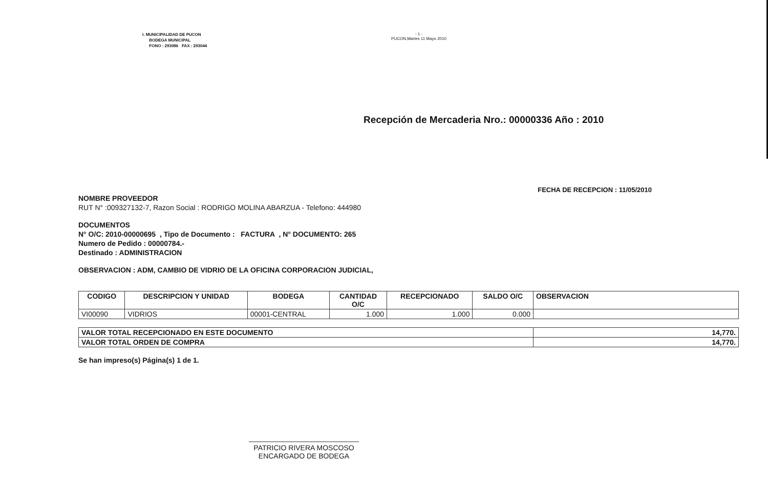I. MUNICIPALIDAD DE PUCON
BODEGA MUNICIPAL
FONO : 293086 FAX : 293044
- 1 -
PUCON,Martes 11 Mayo 2010
Recepción de Mercaderia Nro.: 00000336 Año : 2010
FECHA DE RECEPCION : 11/05/2010
NOMBRE PROVEEDOR
RUT N° :009327132-7, Razon Social : RODRIGO MOLINA ABARZUA - Telefono: 444980
DOCUMENTOS
N° O/C: 2010-00000695 , Tipo de Documento : FACTURA , N° DOCUMENTO: 265
Numero de Pedido : 00000784.-
Destinado : ADMINISTRACION
OBSERVACION : ADM, CAMBIO DE VIDRIO DE LA OFICINA CORPORACION JUDICIAL,
| CODIGO | DESCRIPCION Y UNIDAD | BODEGA | CANTIDAD O/C | RECEPCIONADO | SALDO O/C | OBSERVACION |
| --- | --- | --- | --- | --- | --- | --- |
| VI00090 | VIDRIOS | 00001-CENTRAL | 1.000 | 1.000 | 0.000 | |
| VALOR TOTAL RECEPCIONADO EN ESTE DOCUMENTO | 14,770. |
| VALOR TOTAL ORDEN DE COMPRA | 14,770. |
Se han impreso(s) Página(s) 1 de 1.
PATRICIO RIVERA MOSCOSO
ENCARGADO DE BODEGA